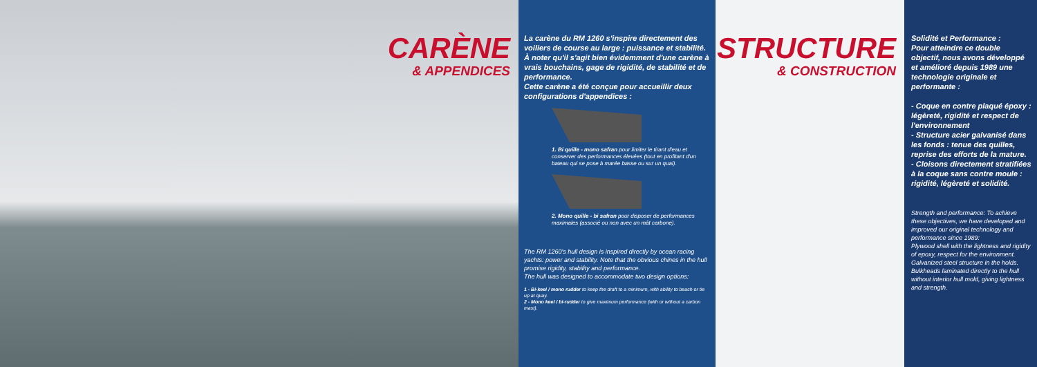CARÈNE
& APPENDICES
La carène du RM 1260 s'inspire directement des voiliers de course au large : puissance et stabilité.
À noter qu'il s'agit bien évidemment d'une carène à vrais bouchains, gage de rigidité, de stabilité et de performance.
Cette carène a été conçue pour accueillir deux configurations d'appendices :
1. Bi quille - mono safran pour limiter le tirant d'eau et conserver des performances élevées (tout en profitant d'un bateau qui se pose à marée basse ou sur un quai).
2. Mono quille - bi safran pour disposer de performances maximales (associé ou non avec un mât carbone).
The RM 1260's hull design is inspired directly by ocean racing yachts: power and stability. Note that the obvious chines in the hull promise rigidity, stability and performance.
The hull was designed to accommodate two design options:
1 - Bi-keel / mono rudder to keep the draft to a minimum, with ability to beach or tie up at quay.
2 - Mono keel / bi-rudder to give maximum performance (with or without a carbon mast).
STRUCTURE
& CONSTRUCTION
Solidité et Performance :
Pour atteindre ce double objectif, nous avons développé et amélioré depuis 1989 une technologie originale et performante :
- Coque en contre plaqué époxy : légèreté, rigidité et respect de l'environnement
- Structure acier galvanisé dans les fonds : tenue des quilles, reprise des efforts de la mature.
- Cloisons directement stratifiées à la coque sans contre moule : rigidité, légèreté et solidité.
Strength and performance: To achieve these objectives, we have developed and improved our original technology and performance since 1989:
Plywood shell with the lightness and rigidity of epoxy, respect for the environment.
Galvanized steel structure in the holds.
Bulkheads laminated directly to the hull without interior hull mold, giving lightness and strength.